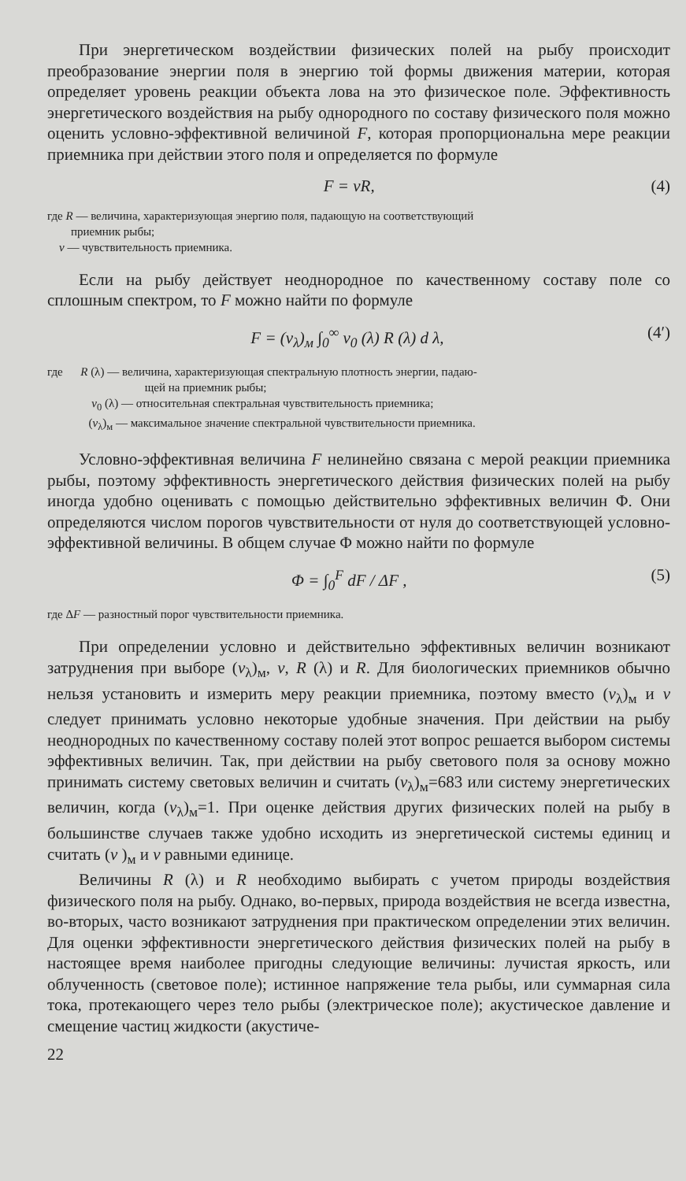При энергетическом воздействии физических полей на рыбу происходит преобразование энергии поля в энергию той формы движения материи, которая определяет уровень реакции объекта лова на это физическое поле. Эффективность энергетического воздействия на рыбу однородного по составу физического поля можно оценить условно-эффективной величиной F, которая пропорциональна мере реакции приемника при действии этого поля и определяется по формуле
F = vR, (4)
где R — величина, характеризующая энергию поля, падающую на соответствующий
приемник рыбы;
v — чувствительность приемника.
Если на рыбу действует неоднородное по качественному составу поле со сплошным спектром, то F можно найти по формуле
F = (v<sub>λ</sub>)<sub>м</sub> ∫<sub>0</sub><sup>∞</sup> v<sub>0</sub> (λ) R (λ) d λ, (4′)
где R (λ) — величина, характеризующая спектральную плотность энергии, падаю-
щей на приемник рыбы;
v<sub>0</sub> (λ) — относительная спектральная чувствительность приемника;
(v<sub>λ</sub>)<sub>м</sub> — максимальное значение спектральной чувствительности приемника.
Условно-эффективная величина F нелинейно связана с мерой реакции приемника рыбы, поэтому эффективность энергетического действия физических полей на рыбу иногда удобно оценивать с помощью действительно эффективных величин Φ. Они определяются числом порогов чувствительности от нуля до соответствующей условно-эффективной величины. В общем случае Φ можно найти по формуле
Φ = ∫<sub>0</sub><sup>F</sup> dF / ΔF , (5)
где ΔF — разностный порог чувствительности приемника.
При определении условно и действительно эффективных величин возникают затруднения при выборе (v<sub>λ</sub>)<sub>м</sub>, v, R (λ) и R. Для биологических приемников обычно нельзя установить и измерить меру реакции приемника, поэтому вместо (v<sub>λ</sub>)<sub>м</sub> и v следует принимать условно некоторые удобные значения. При действии на рыбу неоднородных по качественному составу полей этот вопрос решается выбором системы эффективных величин. Так, при действии на рыбу светового поля за основу можно принимать систему световых величин и считать (v<sub>λ</sub>)<sub>м</sub>=683 или систему энергетических величин, когда (v<sub>λ</sub>)<sub>м</sub>=1. При оценке действия других физических полей на рыбу в большинстве случаев также удобно исходить из энергетической системы единиц и считать (v )<sub>м</sub> и v равными единице.
Величины R (λ) и R необходимо выбирать с учетом природы воздействия физического поля на рыбу. Однако, во-первых, природа воздействия не всегда известна, во-вторых, часто возникают затруднения при практическом определении этих величин. Для оценки эффективности энергетического действия физических полей на рыбу в настоящее время наиболее пригодны следующие величины: лучистая яркость, или облученность (световое поле); истинное напряжение тела рыбы, или суммарная сила тока, протекающего через тело рыбы (электрическое поле); акустическое давление и смещение частиц жидкости (акустиче-
22